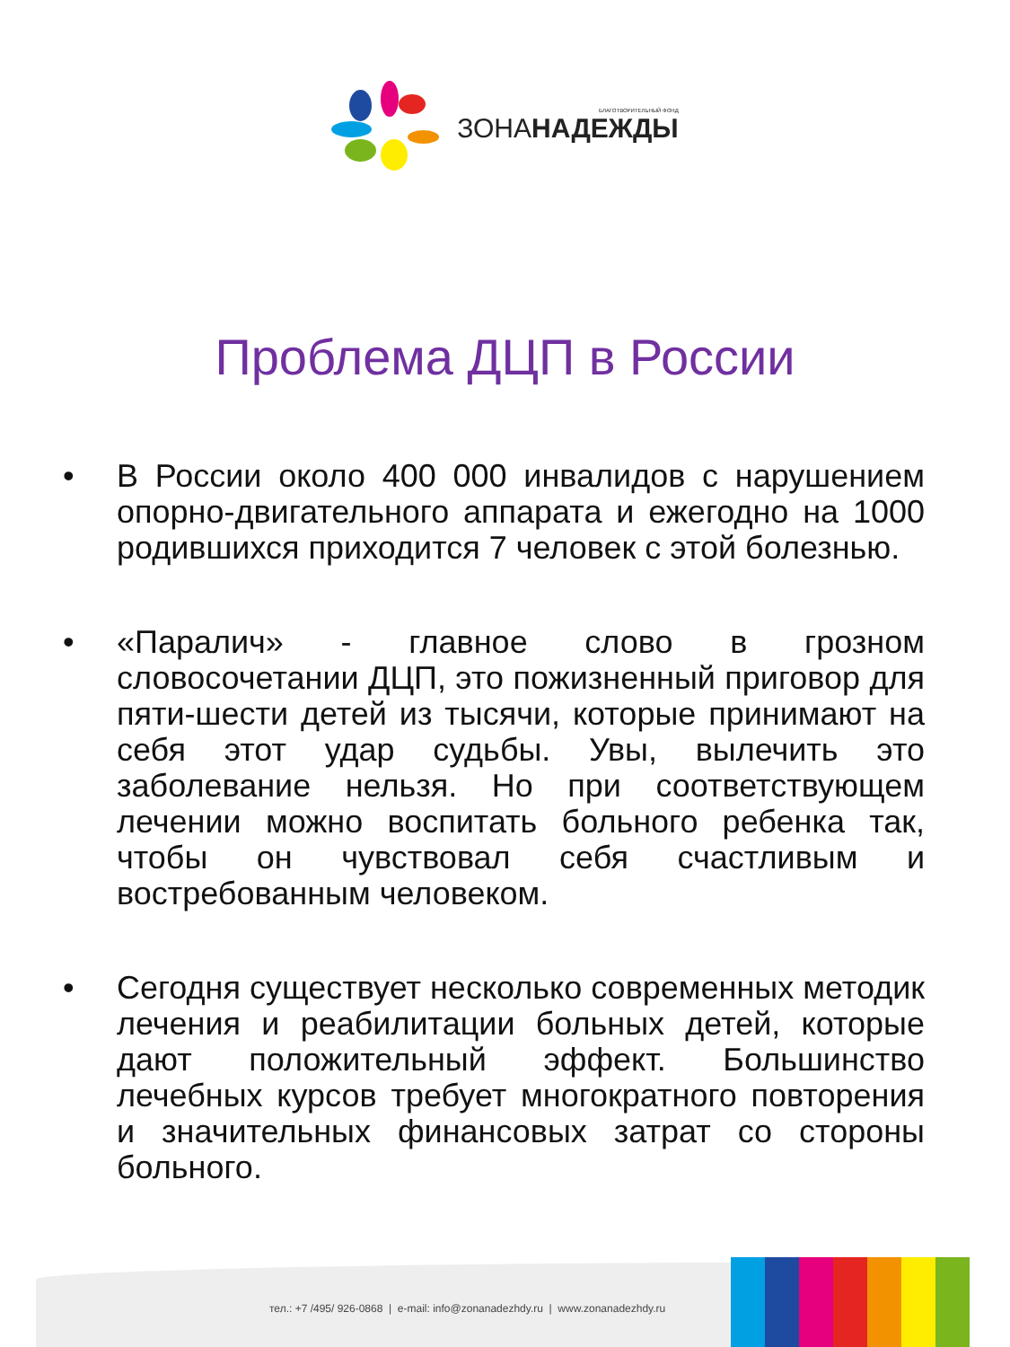БЛАГОТВОРИТЕЛЬНЫЙ ФОНД
ЗОНАНАДЕЖДЫ
Проблема ДЦП в России
• В России около 400 000 инвалидов с нарушением опорно-двигательного аппарата и ежегодно на 1000 родившихся приходится 7 человек с этой болезнью.
• «Паралич» - главное слово в грозном словосочетании ДЦП, это пожизненный приговор для пяти-шести детей из тысячи, которые принимают на себя этот удар судьбы. Увы, вылечить это заболевание нельзя. Но при соответствующем лечении можно воспитать больного ребенка так, чтобы он чувствовал себя счастливым и востребованным человеком.
• Сегодня существует несколько современных методик лечения и реабилитации больных детей, которые дают положительный эффект. Большинство лечебных курсов требует многократного повторения и значительных финансовых затрат со стороны больного.
тел.: +7 /495/ 926-0868 | e-mail: info@zonanadezhdy.ru | www.zonanadezhdy.ru